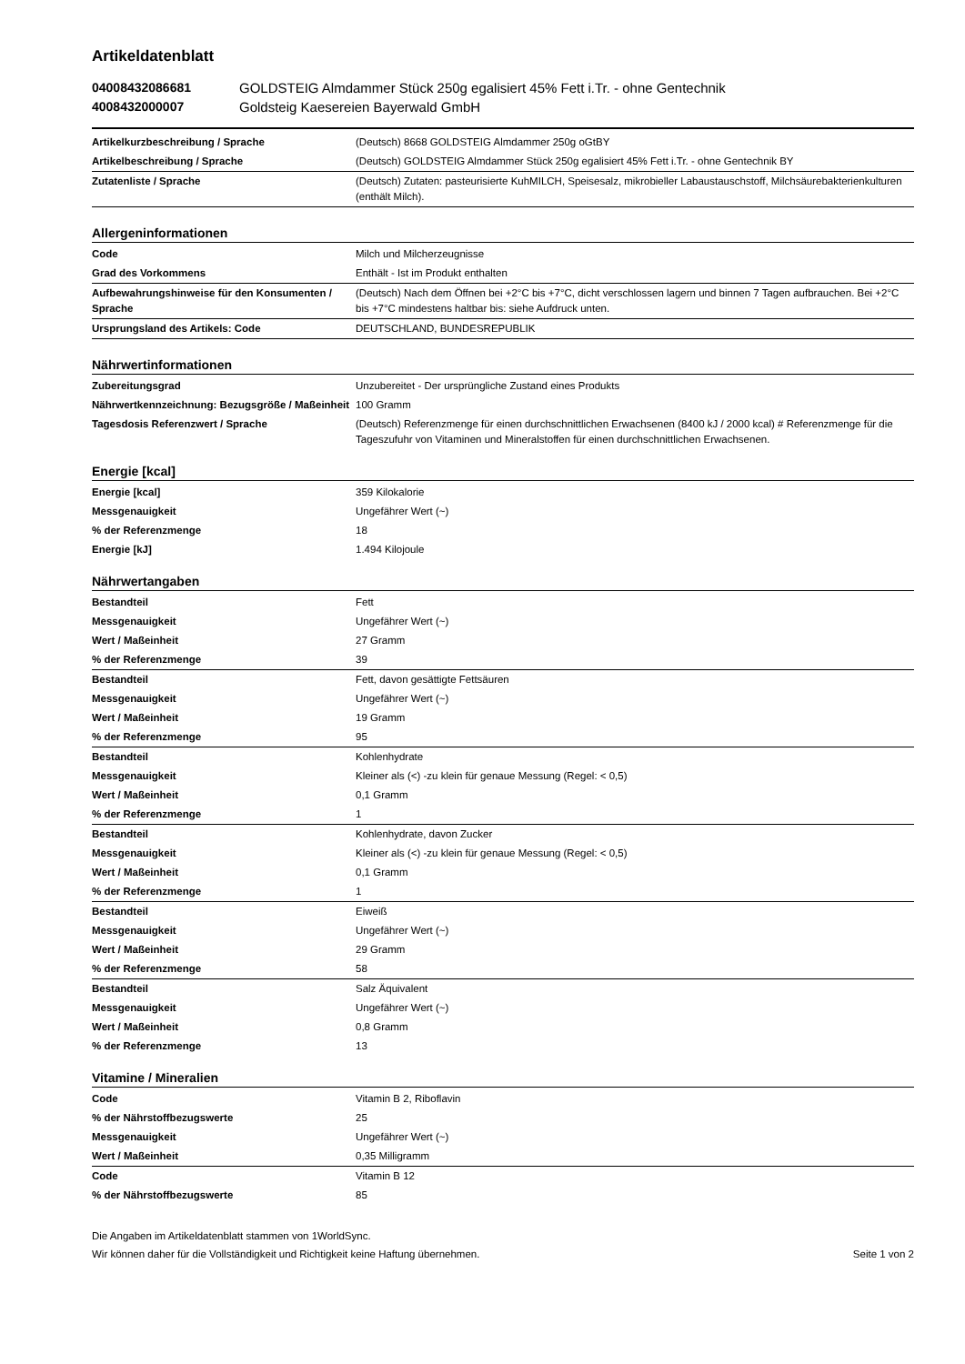Artikeldatenblatt
04008432086681 GOLDSTEIG Almdammer Stück 250g egalisiert 45% Fett i.Tr. - ohne Gentechnik 4008432000007 Goldsteig Kaesereien Bayerwald GmbH
| Artikelkurzbeschreibung / Sprache | (Deutsch) 8668 GOLDSTEIG Almdammer 250g oGtBY |
| Artikelbeschreibung / Sprache | (Deutsch) GOLDSTEIG Almdammer Stück 250g egalisiert 45% Fett i.Tr. - ohne Gentechnik BY |
| Zutatenliste / Sprache | (Deutsch) Zutaten: pasteurisierte KuhMILCH, Speisesalz, mikrobieller Labaustauschstoff, Milchsäurebakterienkulturen (enthält Milch). |
Allergeninformationen
| Code | Milch und Milcherzeugnisse |
| Grad des Vorkommens | Enthält - Ist im Produkt enthalten |
| Aufbewahrungshinweise für den Konsumenten / Sprache | (Deutsch) Nach dem Öffnen bei +2°C bis +7°C, dicht verschlossen lagern und binnen 7 Tagen aufbrauchen. Bei +2°C bis +7°C mindestens haltbar bis: siehe Aufdruck unten. |
| Ursprungsland des Artikels: Code | DEUTSCHLAND, BUNDESREPUBLIK |
Nährwertinformationen
| Zubereitungsgrad | Unzubereitet - Der ursprüngliche Zustand eines Produkts |
| Nährwertkennzeichnung: Bezugsgröße / Maßeinheit | 100 Gramm |
| Tagesdosis Referenzwert / Sprache | (Deutsch) Referenzmenge für einen durchschnittlichen Erwachsenen (8400 kJ / 2000 kcal) # Referenzmenge für die Tageszufuhr von Vitaminen und Mineralstoffen für einen durchschnittlichen Erwachsenen. |
Energie [kcal]
| Energie [kcal] | 359 Kilokalorie |
| Messgenauigkeit | Ungefährer Wert (~) |
| % der Referenzmenge | 18 |
| Energie [kJ] | 1.494 Kilojoule |
Nährwertangaben
| Bestandteil | Fett |
| Messgenauigkeit | Ungefährer Wert (~) |
| Wert / Maßeinheit | 27 Gramm |
| % der Referenzmenge | 39 |
| Bestandteil | Fett, davon gesättigte Fettsäuren |
| Messgenauigkeit | Ungefährer Wert (~) |
| Wert / Maßeinheit | 19 Gramm |
| % der Referenzmenge | 95 |
| Bestandteil | Kohlenhydrate |
| Messgenauigkeit | Kleiner als (<) -zu klein für genaue Messung (Regel: < 0,5) |
| Wert / Maßeinheit | 0,1 Gramm |
| % der Referenzmenge | 1 |
| Bestandteil | Kohlenhydrate, davon Zucker |
| Messgenauigkeit | Kleiner als (<) -zu klein für genaue Messung (Regel: < 0,5) |
| Wert / Maßeinheit | 0,1 Gramm |
| % der Referenzmenge | 1 |
| Bestandteil | Eiweiß |
| Messgenauigkeit | Ungefährer Wert (~) |
| Wert / Maßeinheit | 29 Gramm |
| % der Referenzmenge | 58 |
| Bestandteil | Salz Äquivalent |
| Messgenauigkeit | Ungefährer Wert (~) |
| Wert / Maßeinheit | 0,8 Gramm |
| % der Referenzmenge | 13 |
Vitamine / Mineralien
| Code | Vitamin B 2, Riboflavin |
| % der Nährstoffbezugswerte | 25 |
| Messgenauigkeit | Ungefährer Wert (~) |
| Wert / Maßeinheit | 0,35 Milligramm |
| Code | Vitamin B 12 |
| % der Nährstoffbezugswerte | 85 |
Die Angaben im Artikeldatenblatt stammen von 1WorldSync.
Wir können daher für die Vollständigkeit und Richtigkeit keine Haftung übernehmen.
Seite 1 von 2